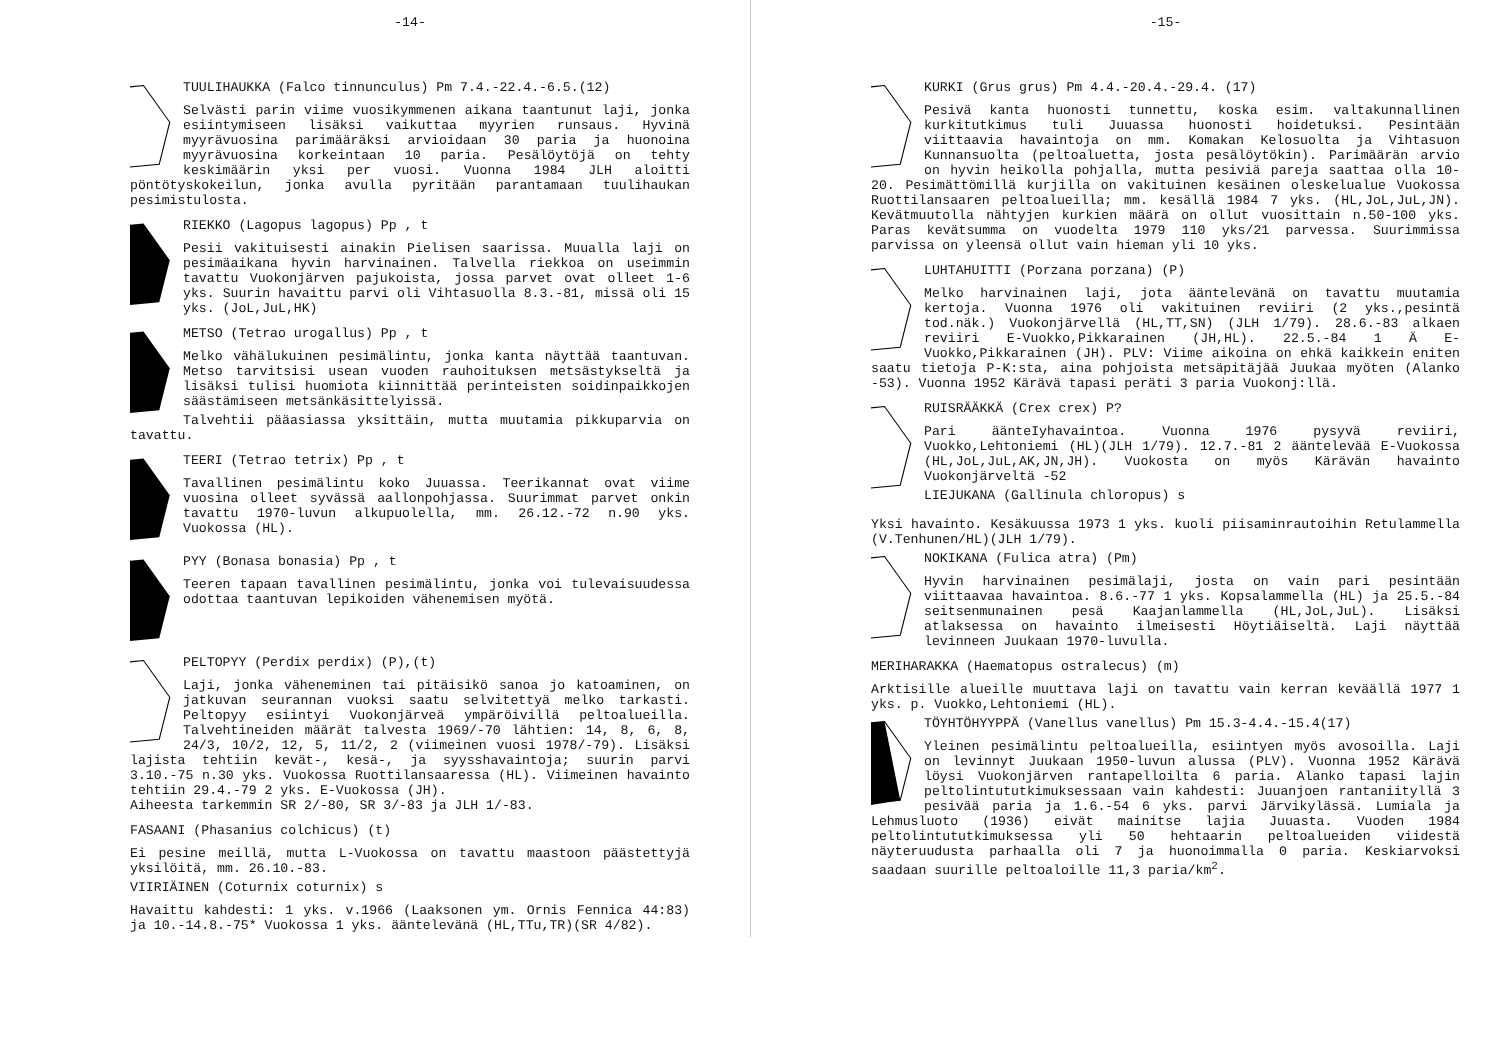-14-
TUULIHAUKKA (Falco tinnunculus) Pm 7.4.-22.4.-6.5.(12)
Selvästi parin viime vuosikymmenen aikana taantunut laji, jonka esiintymiseen lisäksi vaikuttaa myyrien runsaus. Hyvinä myyrävuosina parimääräksi arvioidaan 30 paria ja huonoina myyrävuosina korkeintaan 10 paria. Pesälöytöjä on tehty keskimäärin yksi per vuosi. Vuonna 1984 JLH aloitti pöntötyskokeilun, jonka avulla pyritään parantamaan tuulihaukan pesimistulosta.
RIEKKO (Lagopus lagopus) Pp , t
Pesii vakituisesti ainakin Pielisen saarissa. Muualla laji on pesimäaikana hyvin harvinainen. Talvella riekkoa on useimmin tavattu Vuokonjärven pajukoista, jossa parvet ovat olleet 1-6 yks. Suurin havaittu parvi oli Vihtasuolla 8.3.-81, missä oli 15 yks. (JoL,JuL,HK)
METSO (Tetrao urogallus) Pp , t
Melko vähälukuinen pesimälintu, jonka kanta näyttää taantuvan. Metso tarvitsisi usean vuoden rauhoituksen metsästykseltä ja lisäksi tulisi huomiota kiinnittää perinteisten soidinpaikkojen säästämiseen metsänkäsittelyissä.
Talvehtii pääasiassa yksittäin, mutta muutamia pikkuparvia on tavattu.
TEERI (Tetrao tetrix) Pp , t
Tavallinen pesimälintu koko Juuassa. Teerikannat ovat viime vuosina olleet syvässä aallonpohjassa. Suurimmat parvet onkin tavattu 1970-luvun alkupuolella, mm. 26.12.-72 n.90 yks. Vuokossa (HL).
PYY (Bonasa bonasia) Pp , t
Teeren tapaan tavallinen pesimälintu, jonka voi tulevaisuudessa odottaa taantuvan lepikoiden vähenemisen myötä.
PELTOPYY (Perdix perdix) (P),(t)
Laji, jonka väheneminen tai pitäisikö sanoa jo katoaminen, on jatkuvan seurannan vuoksi saatu selvitettyä melko tarkasti. Peltopyy esiintyi Vuokonjärveä ympäröivillä peltoalueilla. Talvehtineiden määrät talvesta 1969/-70 lähtien: 14, 8, 6, 8, 24/3, 10/2, 12, 5, 11/2, 2 (viimeinen vuosi 1978/-79). Lisäksi lajista tehtiin kevät-, kesä-, ja syysshavaintoja; suurin parvi 3.10.-75 n.30 yks. Vuokossa Ruottilansaaressa (HL). Viimeinen havainto tehtiin 29.4.-79 2 yks. E-Vuokossa (JH).
Aiheesta tarkemmin SR 2/-80, SR 3/-83 ja JLH 1/-83.
FASAANI (Phasanius colchicus) (t)
Ei pesine meillä, mutta L-Vuokossa on tavattu maastoon päästettyjä yksilöitä, mm. 26.10.-83.
VIIRIÄINEN (Coturnix coturnix) s
Havaittu kahdesti: 1 yks. v.1966 (Laaksonen ym. Ornis Fennica 44:83) ja 10.-14.8.-75* Vuokossa 1 yks. ääntelevänä (HL,TTu,TR)(SR 4/82).
-15-
KURKI (Grus grus) Pm 4.4.-20.4.-29.4. (17)
Pesivä kanta huonosti tunnettu, koska esim. valtakunnallinen kurkitutkimus tuli Juuassa huonosti hoidetuksi. Pesintään viittaavia havaintoja on mm. Komakan Kelosuolta ja Vihtasuon Kunnansuolta (peltoaluetta, josta pesälöytökin). Parimäärän arvio on hyvin heikolla pohjalla, mutta pesiviä pareja saattaa olla 10-20. Pesimättömillä kurjilla on vakituinen kesäinen oleskelualue Vuokossa Ruottilansaaren peltoalueilla; mm. kesällä 1984 7 yks. (HL,JoL,JuL,JN). Kevätmuutolla nähtyjen kurkien määrä on ollut vuosittain n.50-100 yks. Paras kevätsumma on vuodelta 1979 110 yks/21 parvessa. Suurimmissa parvissa on yleensä ollut vain hieman yli 10 yks.
LUHTAHUITTI (Porzana porzana) (P)
Melko harvinainen laji, jota ääntelevänä on tavattu muutamia kertoja. Vuonna 1976 oli vakituinen reviiri (2 yks.,pesintä tod.näk.) Vuokonjärvellä (HL,TT,SN) (JLH 1/79). 28.6.-83 alkaen reviiri E-Vuokko,Pikkarainen (JH,HL). 22.5.-84 1 Ä E-Vuokko,Pikkarainen (JH). PLV: Viime aikoina on ehkä kaikkein eniten saatu tietoja P-K:sta, aina pohjoista metsäpitäjää Juukaa myöten (Alanko -53). Vuonna 1952 Kärävä tapasi peräti 3 paria Vuokonj:llä.
RUISRÄÄKKÄ (Crex crex) P?
Pari äänteIyhavaintoa. Vuonna 1976 pysyvä reviiri, Vuokko,Lehtoniemi (HL)(JLH 1/79). 12.7.-81 2 ääntelevää E-Vuokossa (HL,JoL,JuL,AK,JN,JH). Vuokosta on myös Kärävän havainto Vuokonjärveltä -52
LIEJUKANA (Gallinula chloropus) s
Yksi havainto. Kesäkuussa 1973 1 yks. kuoli piisaminrautoihin Retulammella (V.Tenhunen/HL)(JLH 1/79).
NOKIKANA (Fulica atra) (Pm)
Hyvin harvinainen pesimälaji, josta on vain pari pesintään viittaavaa havaintoa. 8.6.-77 1 yks. Kopsalammella (HL) ja 25.5.-84 seitsenmunainen pesä Kaajanlammella (HL,JoL,JuL). Lisäksi atlaksessa on havainto ilmeisesti Höytiäiseltä. Laji näyttää levinneen Juukaan 1970-luvulla.
MERIHARAKKA (Haematopus ostralecus) (m)
Arktisille alueille muuttava laji on tavattu vain kerran keväällä 1977 1 yks. p. Vuokko,Lehtoniemi (HL).
TÖYHTÖHYYPPÄ (Vanellus vanellus) Pm 15.3-4.4.-15.4(17)
Yleinen pesimälintu peltoalueilla, esiintyen myös avosoilla. Laji on levinnyt Juukaan 1950-luvun alussa (PLV). Vuonna 1952 Kärävä löysi Vuokonjärven rantapelloilta 6 paria. Alanko tapasi lajin peltolintututkimuksessaan vain kahdesti: Juuanjoen rantaniityllä 3 pesivää paria ja 1.6.-54 6 yks. parvi Järvikylässä. Lumiala ja Lehmusluoto (1936) eivät mainitse lajia Juuasta. Vuoden 1984 peltolintututkimuksessa yli 50 hehtaarin peltoalueiden viidestä näyteruudusta parhaalla oli 7 ja huonoimmalla 0 paria. Keskiarvoksi saadaan suurille peltoaloille 11,3 paria/km<sup>2</sup>.